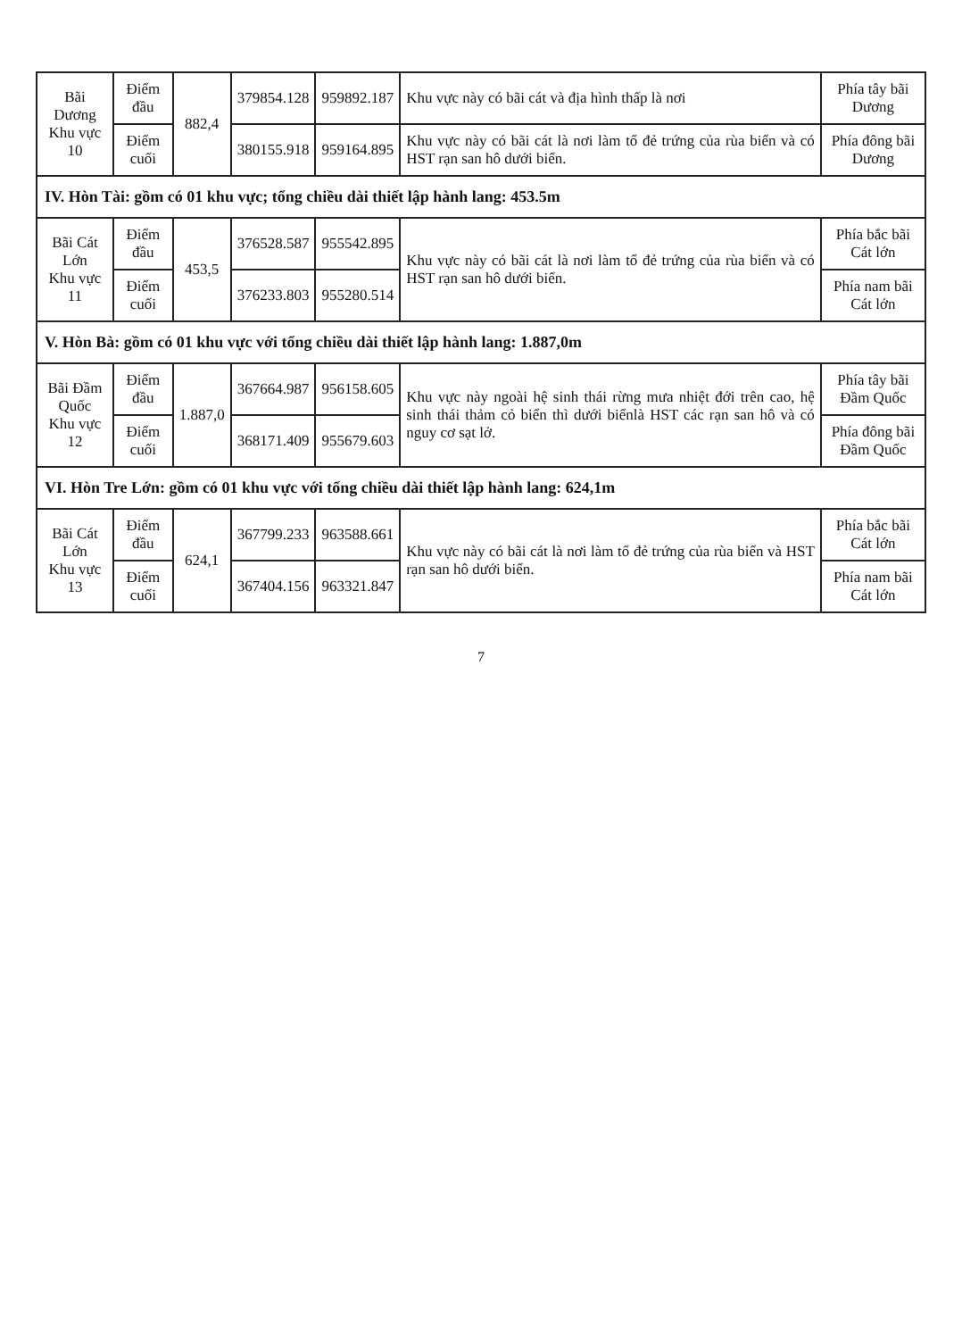| Bãi Dương Khu vực 10 | Điểm đầu | 882,4 | 379854.128 | 959892.187 | Khu vực này có bãi cát và địa hình thấp là nơi | Phía tây bãi Dương |
| | Điểm cuối | | 380155.918 | 959164.895 | Khu vực này có bãi cát là nơi làm tổ đẻ trứng của rùa biển và có HST rạn san hô dưới biển. | Phía đông bãi Dương |
| IV. Hòn Tài: gồm có 01 khu vực; tổng chiều dài thiết lập hành lang: 453.5m | | | | | | |
| Bãi Cát Lớn Khu vực 11 | Điểm đầu | 453,5 | 376528.587 | 955542.895 | Khu vực này có bãi cát là nơi làm tổ đẻ trứng của rùa biển và có HST rạn san hô dưới biển. | Phía bắc bãi Cát lớn |
| | Điểm cuối | | 376233.803 | 955280.514 | | Phía nam bãi Cát lớn |
| V. Hòn Bà: gồm có 01 khu vực với tổng chiều dài thiết lập hành lang: 1.887,0m | | | | | | |
| Bãi Đầm Quốc Khu vực 12 | Điểm đầu | 1.887,0 | 367664.987 | 956158.605 | Khu vực này ngoài hệ sinh thái rừng mưa nhiệt đới trên cao, hệ sinh thái thảm cỏ biển thì dưới biểnlà HST các rạn san hô và có nguy cơ sạt lở. | Phía tây bãi Đầm Quốc |
| | Điểm cuối | | 368171.409 | 955679.603 | | Phía đông bãi Đầm Quốc |
| VI. Hòn Tre Lớn: gồm có 01 khu vực với tổng chiều dài thiết lập hành lang: 624,1m | | | | | | |
| Bãi Cát Lớn Khu vực 13 | Điểm đầu | 624,1 | 367799.233 | 963588.661 | Khu vực này có bãi cát là nơi làm tổ đẻ trứng của rùa biển và HST rạn san hô dưới biển. | Phía bắc bãi Cát lớn |
| | Điểm cuối | | 367404.156 | 963321.847 | | Phía nam bãi Cát lớn |
7